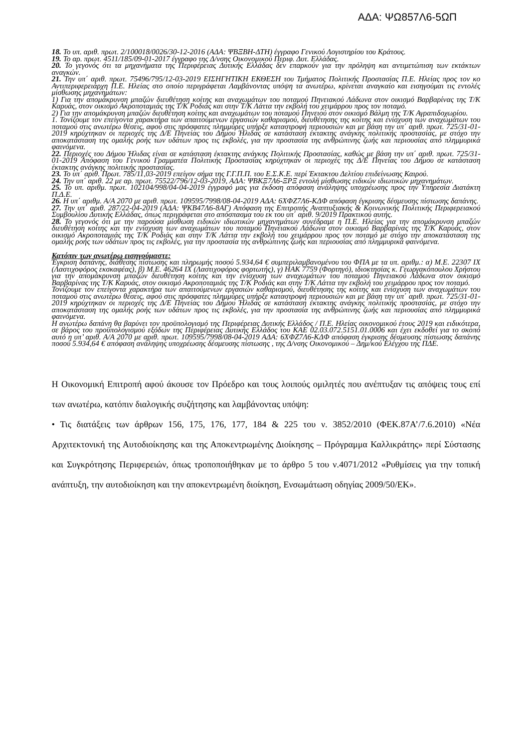ΑΔΑ: ΨΩ857Λ6-5ΩΠ
18. Το υπ. αριθ. πρωτ. 2/100018/0026/30-12-2016 (ΑΔΑ: ΨΒΞΒΗ-ΔΤΗ) έγγραφο Γενικού Λογιστηρίου του Κράτους.
19. Το αρ. πρωτ. 4511/185/09-01-2017 έγγραφο της Δ/νσης Οικονομικού Περιφ. Δυτ. Ελλάδας.
20. Το γεγονός ότι τα μηχανήματα της Περιφέρειας Δυτικής Ελλάδας δεν επαρκούν για την πρόληψη και αντιμετώπιση των εκτάκτων αναγκών.
21. Την υπ΄ αριθ. πρωτ. 75496/795/12-03-2019 ΕΙΣΗΓΗΤΙΚΗ ΕΚΘΕΣΗ του Τμήματος Πολιτικής Προστασίας Π.Ε. Ηλείας προς τον κο Αντιπεριφερειάρχη Π.Ε. Ηλείας στο οποίο περιγράφεται Λαμβάνοντας υπόψη τα ανωτέρω, κρίνεται αναγκαίο και εισηγούμαι τις εντολές μίσθωσης μηχανημάτων:
1) Για την απομάκρυνση μπαζών διευθέτηση κοίτης και αναχωμάτων του ποταμού Πηνειακού Λάδωνα στον οικισμό Βαρβαρίνας της Τ/Κ Καρυάς, στον οικισμό Ακροποταμιάς της Τ/Κ Ροδιάς και στην Τ/Κ Λάττα την εκβολή του χειμάρρου προς τον ποταμό.
2) Για την απομάκρυνση μπαζών διευθέτηση κοίτης και αναχωμάτων του ποταμού Πηνειού στον οικισμό Βάλμη της Τ/Κ Αγραπιδοχωρίου.
1. Τονίζουμε τον επείγοντα χαρακτήρα των απαιτούμενων εργασιών καθαρισμού, διευθέτησης της κοίτης και ενίσχυση των αναχωμάτων του ποταμού στις ανωτέρω θέσεις, αφού στις πρόσφατες πλημμύρες υπήρξε καταστροφή περιουσιών και με βάση την υπ΄ αριθ. πρωτ. 725/31-01-2019 κηρύχτηκαν οι περιοχές της Δ/Ε Πηνείας του Δήμου Ήλιδας σε κατάσταση έκτακτης ανάγκης πολιτικής προστασίας, με στόχο την αποκατάσταση της ομαλής ροής των υδάτων προς τις εκβολές, για την προστασία της ανθρώπινης ζωής και περιουσίας από πλημμυρικά φαινόμενα.
22. Περιοχές του Δήμου Ήλιδας είναι σε κατάσταση έκτακτης ανάγκης Πολιτικής Προστασίας, καθώς με βάση την υπ΄ αριθ. πρωτ. 725/31-01-2019 Απόφαση του Γενικού Γραμματέα Πολιτικής Προστασίας κηρύχτηκαν οι περιοχές της Δ/Ε Πηνείας του Δήμου σε κατάσταση έκτακτης ανάγκης πολιτικής προστασίας.
23. Το υπ΄ αριθ. Πρωτ. 785/11,03-2019 επείγον σήμα της Γ.Γ.Π.Π. του Ε.Σ.Κ.Ε. περί Έκτακτου Δελτίου επιδείνωσης Καιρού.
24. Την υπ΄ αριθ. 22 με αρ. πρωτ. 75522/796/12-03-2019, ΑΔΑ: ΨΒΚΞ7Λ6-ΞΡΞ εντολή μίσθωσης ειδικών ιδιωτικών μηχανημάτων.
25. Το υπ. αριθμ. πρωτ. 102104/998/04-04-2019 έγγραφό μας για έκδοση απόφαση ανάληψης υποχρέωσης προς την Υπηρεσία Διατάκτη Π.Δ.Ε.
26. Η υπ΄ αριθμ. Α/Α 2070 με αριθ. πρωτ. 109595/7998/08-04-2019 ΑΔΑ: 6ΧΦΖ7Λ6-ΚΔΦ απόφαση έγκρισης δέσμευσης πίστωσης δαπάνης.
27. Την υπ΄ αριθ. 287/22-04-2019 (ΑΔΑ: ΨΚΒ47Λ6-8ΑΓ) Απόφαση της Επιτροπής Αναπτυξιακής & Κοινωνικής Πολιτικής Περιφερειακού Συμβουλίου Δυτικής Ελλάδας, όπως περιγράφεται στο απόσπασμα του εκ του υπ΄ αριθ. 9/2019 Πρακτικού αυτής.
28. Το γεγονός ότι με την παρούσα μίσθωση ειδικών ιδιωτικών μηχανημάτων συνέδραμε η Π.Ε. Ηλείας για την απομάκρυνση μπαζών διευθέτηση κοίτης και την ενίσχυση των αναχωμάτων του ποταμού Πηνειακού Λάδωνα στον οικισμό Βαρβαρίνας της Τ/Κ Καρυάς, στον οικισμό Ακροποταμιάς της Τ/Κ Ροδιάς και στην Τ/Κ Λάττα την εκβολή του χειμάρρου προς τον ποταμό με στόχο την αποκατάσταση της ομαλής ροής των υδάτων προς τις εκβολές, για την προστασία της ανθρώπινης ζωής και περιουσίας από πλημμυρικά φαινόμενα.
Κατόπιν των ανωτέρω εισηγούμαστε:
Έγκριση δαπάνης, διάθεσης πίστωσης και πληρωμής ποσού 5.934,64 € συμπεριλαμβανομένου του ΦΠΑ με τα υπ. αριθμ.: α) Μ.Ε. 22307 ΙΧ (Λαστιχοφόρος εκσκαφέας), β) Μ.Ε. 46264 ΙΧ (Λαστιχοφόρος φορτωτής), γ) ΗΑΚ 7759 (Φορτηγό), ιδιοκτησίας κ. Γεωργακόπουλου Χρήστου για την απομάκρυνση μπαζών διευθέτηση κοίτης και την ενίσχυση των αναχωμάτων του ποταμού Πηνειακού Λάδωνα στον οικισμό Βαρβαρίνας της Τ/Κ Καρυάς, στον οικισμό Ακροποταμιάς της Τ/Κ Ροδιάς και στην Τ/Κ Λάττα την εκβολή του χειμάρρου προς τον ποταμό.
Τονίζουμε τον επείγοντα χαρακτήρα των απαιτούμενων εργασιών καθαρισμού, διευθέτησης της κοίτης και ενίσχυση των αναχωμάτων του ποταμού στις ανωτέρω θέσεις, αφού στις πρόσφατες πλημμύρες υπήρξε καταστροφή περιουσιών και με βάση την υπ΄ αριθ. πρωτ. 725/31-01-2019 κηρύχτηκαν οι περιοχές της Δ/Ε Πηνείας του Δήμου Ήλιδας σε κατάσταση έκτακτης ανάγκης πολιτικής προστασίας, με στόχο την αποκατάσταση της ομαλής ροής των υδάτων προς τις εκβολές, για την προστασία της ανθρώπινης ζωής και περιουσίας από πλημμυρικά φαινόμενα.
Η ανωτέρω δαπάνη θα βαρύνει τον προϋπολογισμό της Περιφέρειας Δυτικής Ελλάδος / Π.Ε. Ηλείας οικονομικού έτους 2019 και ειδικότερα, σε βάρος του προϋπολογισμού εξόδων της Περιφέρειας Δυτικής Ελλάδος του ΚΑΕ 02.03.072.5151.01.0006 και έχει εκδοθεί για το σκοπό αυτό η υπ’ αριθ. Α/Α 2070 με αριθ. πρωτ. 109595/7998/08-04-2019 ΑΔΑ: 6ΧΦΖ7Λ6-ΚΔΦ απόφαση έγκρισης δέσμευσης πίστωσης δαπάνης ποσού 5.934,64 € απόφαση ανάληψης υποχρέωσης δέσμευσης πίστωσης , της Δ/νσης Οικονομικού – Δημ/κού Ελέγχου της ΠΔΕ.
Η Οικονομική Επιτροπή αφού άκουσε τον Πρόεδρο και τους λοιπούς ομιλητές που ανέπτυξαν τις απόψεις τους επί των ανωτέρω, κατόπιν διαλογικής συζήτησης και λαμβάνοντας υπόψη:
• Τις διατάξεις των άρθρων 156, 175, 176, 177, 184 & 225 του ν. 3852/2010 (ΦΕΚ.87Α’/7.6.2010) «Νέα Αρχιτεκτονική της Αυτοδιοίκησης και της Αποκεντρωμένης Διοίκησης – Πρόγραμμα Καλλικράτης» περί Σύστασης και Συγκρότησης Περιφερειών, όπως τροποποιήθηκαν με το άρθρο 5 του ν.4071/2012 «Ρυθμίσεις για την τοπική ανάπτυξη, την αυτοδιοίκηση και την αποκεντρωμένη διοίκηση, Ενσωμάτωση οδηγίας 2009/50/ΕΚ».